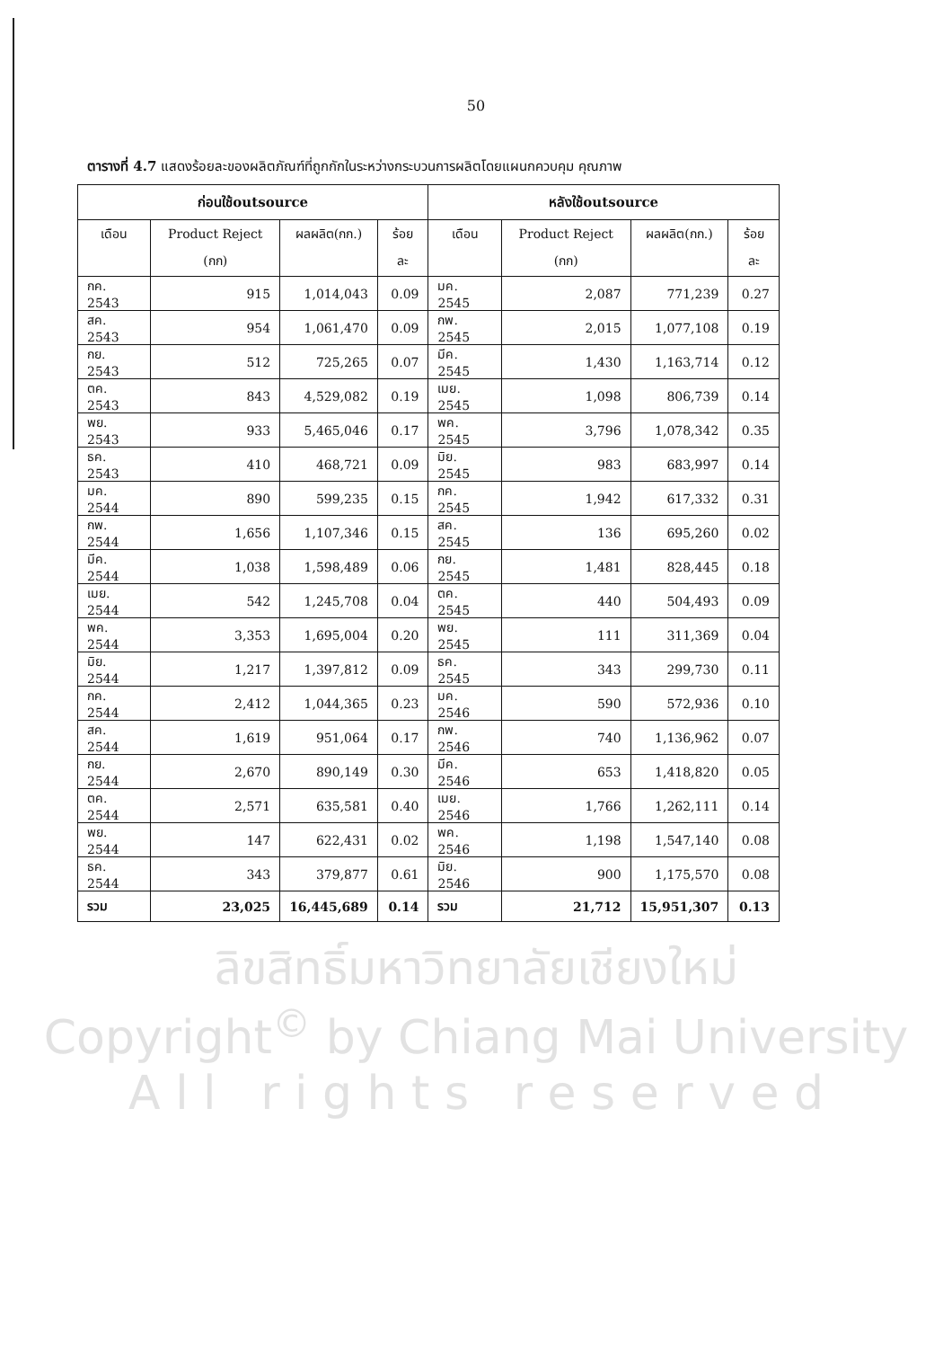50
ตารางที่ 4.7 แสดงร้อยละของผลิตภัณฑ์ที่ถูกกักในระหว่างกระบวนการผลิตโดยแผนกควบคุม คุณภาพ
| ก่อนใช้outsource | | | | หลังใช้outsource | | | |
| --- | --- | --- | --- | --- | --- | --- | --- |
| เดือน | Product Reject (กก) | ผลผลิต(กก.) | ร้อยละ | เดือน | Product Reject (กก) | ผลผลิต(กก.) | ร้อยละ |
| กค. 2543 | 915 | 1,014,043 | 0.09 | มค. 2545 | 2,087 | 771,239 | 0.27 |
| สค. 2543 | 954 | 1,061,470 | 0.09 | กพ. 2545 | 2,015 | 1,077,108 | 0.19 |
| กย. 2543 | 512 | 725,265 | 0.07 | มีค. 2545 | 1,430 | 1,163,714 | 0.12 |
| ตค. 2543 | 843 | 4,529,082 | 0.19 | เมย. 2545 | 1,098 | 806,739 | 0.14 |
| พย. 2543 | 933 | 5,465,046 | 0.17 | พค. 2545 | 3,796 | 1,078,342 | 0.35 |
| ธค. 2543 | 410 | 468,721 | 0.09 | มิย. 2545 | 983 | 683,997 | 0.14 |
| มค. 2544 | 890 | 599,235 | 0.15 | กค. 2545 | 1,942 | 617,332 | 0.31 |
| กพ. 2544 | 1,656 | 1,107,346 | 0.15 | สค. 2545 | 136 | 695,260 | 0.02 |
| มีค. 2544 | 1,038 | 1,598,489 | 0.06 | กย. 2545 | 1,481 | 828,445 | 0.18 |
| เมย. 2544 | 542 | 1,245,708 | 0.04 | ตค. 2545 | 440 | 504,493 | 0.09 |
| พค. 2544 | 3,353 | 1,695,004 | 0.20 | พย. 2545 | 111 | 311,369 | 0.04 |
| มิย. 2544 | 1,217 | 1,397,812 | 0.09 | ธค. 2545 | 343 | 299,730 | 0.11 |
| กค. 2544 | 2,412 | 1,044,365 | 0.23 | มค. 2546 | 590 | 572,936 | 0.10 |
| สค. 2544 | 1,619 | 951,064 | 0.17 | กพ. 2546 | 740 | 1,136,962 | 0.07 |
| กย. 2544 | 2,670 | 890,149 | 0.30 | มีค. 2546 | 653 | 1,418,820 | 0.05 |
| ตค. 2544 | 2,571 | 635,581 | 0.40 | เมย. 2546 | 1,766 | 1,262,111 | 0.14 |
| พย. 2544 | 147 | 622,431 | 0.02 | พค. 2546 | 1,198 | 1,547,140 | 0.08 |
| ธค. 2544 | 343 | 379,877 | 0.61 | มิย. 2546 | 900 | 1,175,570 | 0.08 |
| รวม | 23,025 | 16,445,689 | 0.14 | รวม | 21,712 | 15,951,307 | 0.13 |
ลิขสิทธิ์มหาวิทยาลัยเชียงใหม่
Copyright<sup>©</sup> by Chiang Mai University
A l l r i g h t s r e s e r v e d